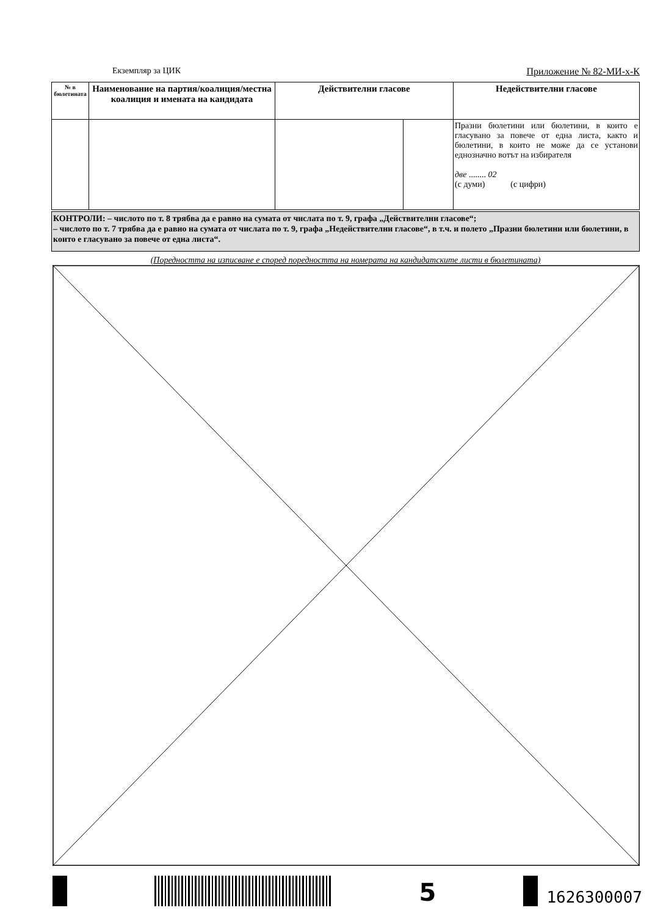Екземпляр за ЦИК Приложение № 82-МИ-х-К
| № в бюлетината | Наименование на партия/коалиция/местна коалиция и имената на кандидата | Действителни гласове | | Недействителни гласове |
| --- | --- | --- | --- | --- |
| | | | | Празни бюлетини или бюлетини, в които е гласувано за повече от една листа, както и бюлетини, в които не може да се установи еднозначно вотът на избирателя две ........ 02 (с думи) (с цифри) |
КОНТРОЛИ: – числото по т. 8 трябва да е равно на сумата от числата по т. 9, графа „Действителни гласове“;
– числото по т. 7 трябва да е равно на сумата от числата по т. 9, графа „Недействителни гласове“, в т.ч. и полето „Празни бюлетини или бюлетини, в които е гласувано за повече от една листа“.
(Поредността на изписване е според поредността на номерата на кандидатските листи в бюлетината)
5
1626300007